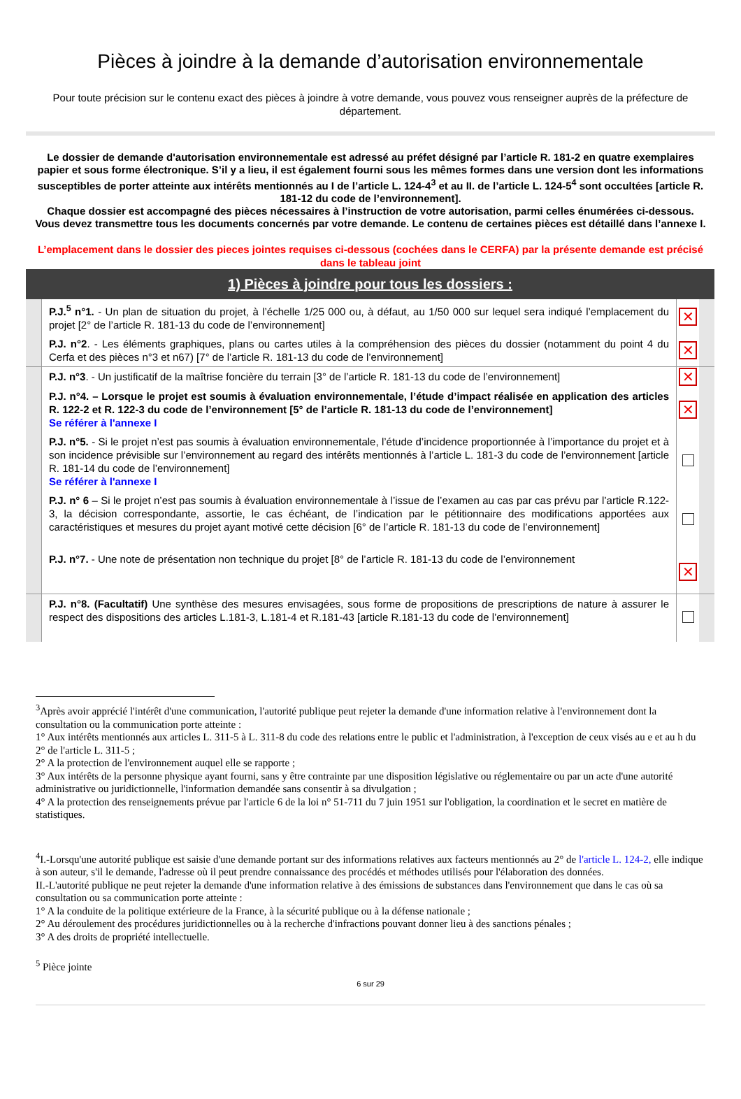Pièces à joindre à la demande d’autorisation environnementale
Pour toute précision sur le contenu exact des pièces à joindre à votre demande, vous pouvez vous renseigner auprès de la préfecture de département.
Le dossier de demande d'autorisation environnementale est adressé au préfet désigné par l’article R. 181-2 en quatre exemplaires papier et sous forme électronique. S’il y a lieu, il est également fourni sous les mêmes formes dans une version dont les informations susceptibles de porter atteinte aux intérêts mentionnés au I de l’article L. 124-4<sup>3</sup> et au II. de l’article L. 124-5<sup>4</sup> sont occultées [article R. 181-12 du code de l’environnement].
Chaque dossier est accompagné des pièces nécessaires à l’instruction de votre autorisation, parmi celles énumérées ci-dessous.
Vous devez transmettre tous les documents concernés par votre demande. Le contenu de certaines pièces est détaillé dans l’annexe I.
L’emplacement dans le dossier des pieces jointes requises ci-dessous (cochées dans le CERFA) par la présente demande est précisé dans le tableau joint
| 1) Pièces à joindre pour tous les dossiers : | | | |
| | P.J.<sup>5</sup> n°1. - Un plan de situation du projet, à l’échelle 1/25 000 ou, à défaut, au 1/50 000 sur lequel sera indiqué l’emplacement du projet [2° de l’article R. 181-13 du code de l’environnement] | ✕ | |
| | P.J. n°2 . - Les éléments graphiques, plans ou cartes utiles à la compréhension des pièces du dossier (notamment du point 4 du Cerfa et des pièces n°3 et n67) [7° de l’article R. 181-13 du code de l’environnement] | ✕ | |
| | P.J. n°3 . - Un justificatif de la maîtrise foncière du terrain [3° de l’article R. 181-13 du code de l’environnement] | ✕ | |
| | P.J. n°4. – Lorsque le projet est soumis à évaluation environnementale, l’étude d’impact réalisée en application des articles R. 122-2 et R. 122-3 du code de l’environnement [5° de l’article R. 181-13 du code de l’environnement] Se référer à l'annexe I | ✕ | |
| | P.J. n°5. - Si le projet n’est pas soumis à évaluation environnementale, l’étude d’incidence proportionnée à l’importance du projet et à son incidence prévisible sur l’environnement au regard des intérêts mentionnés à l’article L. 181-3 du code de l’environnement [article R. 181-14 du code de l’environnement] Se référer à l'annexe I | | |
| | P.J. n° 6 – Si le projet n’est pas soumis à évaluation environnementale à l’issue de l’examen au cas par cas prévu par l’article R.122-3, la décision correspondante, assortie, le cas échéant, de l’indication par le pétitionnaire des modifications apportées aux caractéristiques et mesures du projet ayant motivé cette décision [6° de l’article R. 181-13 du code de l’environnement] | | |
| | P.J. n°7. - Une note de présentation non technique du projet [8° de l’article R. 181-13 du code de l’environnement | ✕ | |
| | P.J. n°8. (Facultatif) Une synthèse des mesures envisagées, sous forme de propositions de prescriptions de nature à assurer le respect des dispositions des articles L.181-3, L.181-4 et R.181-43 [article R.181-13 du code de l’environnement] | | |
<sup>3</sup> Après avoir apprécié l'intérêt d'une communication, l'autorité publique peut rejeter la demande d'une information relative à l'environnement dont la consultation ou la communication porte atteinte :
1° Aux intérêts mentionnés aux articles L. 311-5 à L. 311-8 du code des relations entre le public et l'administration, à l'exception de ceux visés au e et au h du 2° de l'article L. 311-5 ;
2° A la protection de l'environnement auquel elle se rapporte ;
3° Aux intérêts de la personne physique ayant fourni, sans y être contrainte par une disposition législative ou réglementaire ou par un acte d'une autorité administrative ou juridictionnelle, l'information demandée sans consentir à sa divulgation ;
4° A la protection des renseignements prévue par l'article 6 de la loi n° 51-711 du 7 juin 1951 sur l'obligation, la coordination et le secret en matière de statistiques.
<sup>4</sup> I.-Lorsqu'une autorité publique est saisie d'une demande portant sur des informations relatives aux facteurs mentionnés au 2° de l'article L. 124-2, elle indique à son auteur, s'il le demande, l'adresse où il peut prendre connaissance des procédés et méthodes utilisés pour l'élaboration des données.
II.-L'autorité publique ne peut rejeter la demande d'une information relative à des émissions de substances dans l'environnement que dans le cas où sa consultation ou sa communication porte atteinte :
1° A la conduite de la politique extérieure de la France, à la sécurité publique ou à la défense nationale ;
2° Au déroulement des procédures juridictionnelles ou à la recherche d'infractions pouvant donner lieu à des sanctions pénales ;
3° A des droits de propriété intellectuelle.
<sup>5</sup> Pièce jointe
6 sur 29